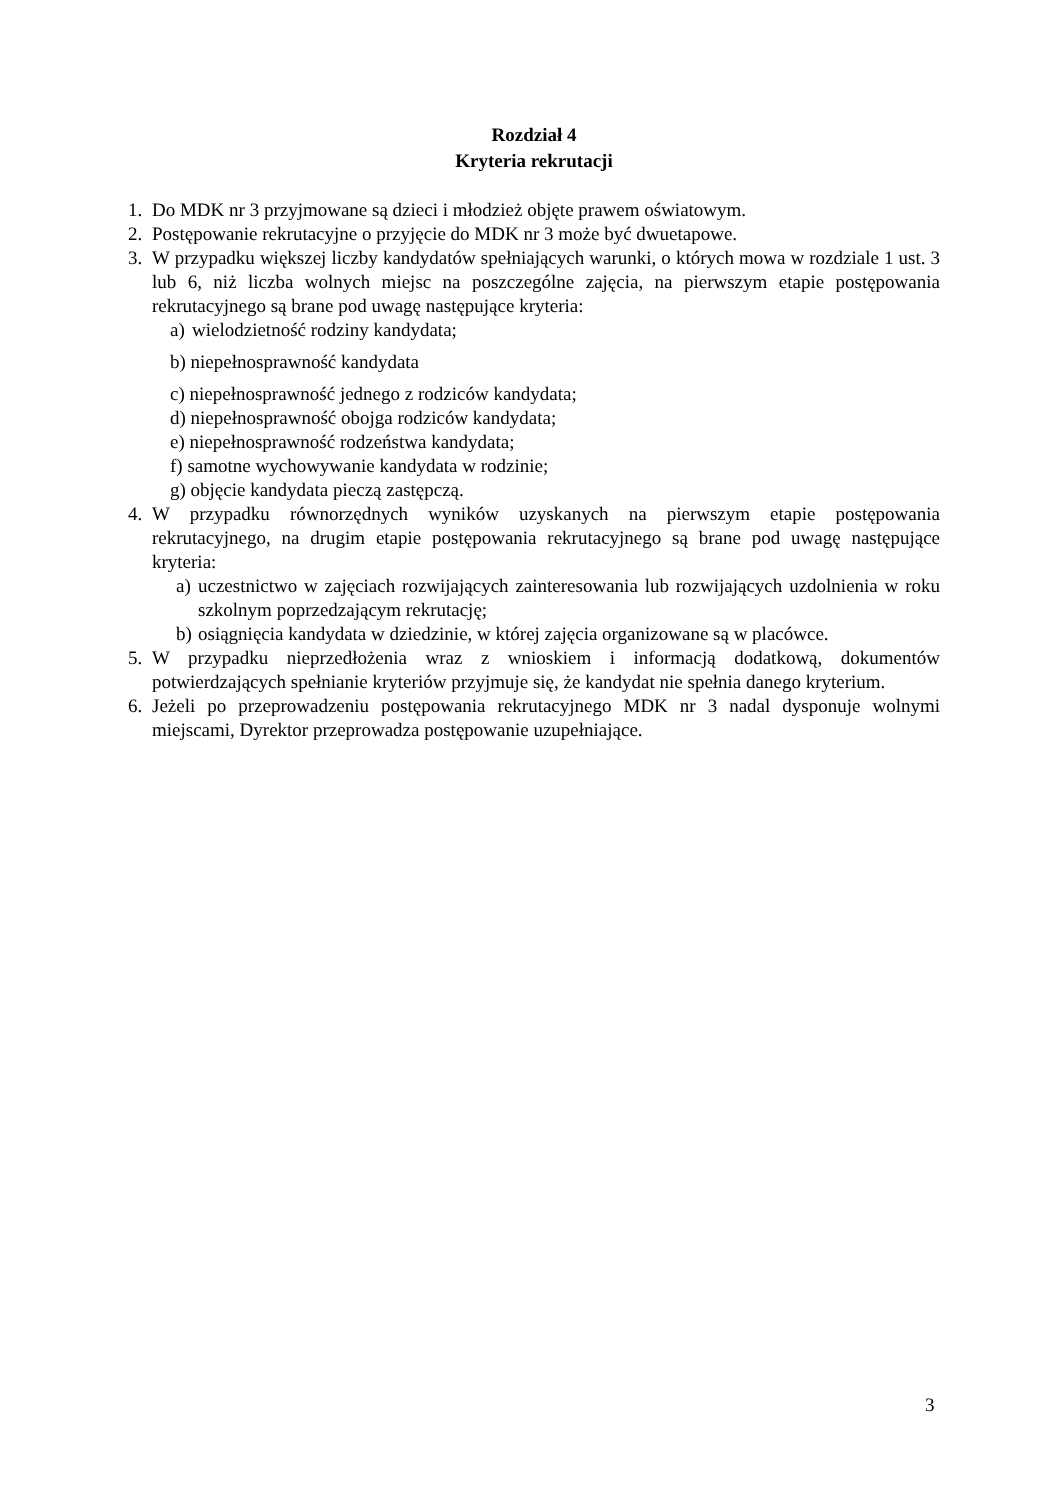Rozdział 4
Kryteria rekrutacji
1. Do MDK nr 3 przyjmowane są dzieci i młodzież objęte prawem oświatowym.
2. Postępowanie rekrutacyjne o przyjęcie do MDK nr 3 może być dwuetapowe.
3. W przypadku większej liczby kandydatów spełniających warunki, o których mowa w rozdziale 1 ust. 3 lub 6, niż liczba wolnych miejsc na poszczególne zajęcia, na pierwszym etapie postępowania rekrutacyjnego są brane pod uwagę następujące kryteria:
a) wielodzietność rodziny kandydata;
b) niepełnosprawność kandydata
c) niepełnosprawność jednego z rodziców kandydata;
d) niepełnosprawność obojga rodziców kandydata;
e) niepełnosprawność rodzeństwa kandydata;
f) samotne wychowywanie kandydata w rodzinie;
g) objęcie kandydata pieczą zastępczą.
4. W przypadku równorzędnych wyników uzyskanych na pierwszym etapie postępowania rekrutacyjnego, na drugim etapie postępowania rekrutacyjnego są brane pod uwagę następujące kryteria:
a) uczestnictwo w zajęciach rozwijających zainteresowania lub rozwijających uzdolnienia w roku szkolnym poprzedzającym rekrutację;
b) osiągnięcia kandydata w dziedzinie, w której zajęcia organizowane są w placówce.
5. W przypadku nieprzedłożenia wraz z wnioskiem i informacją dodatkową, dokumentów potwierdzających spełnianie kryteriów przyjmuje się, że kandydat nie spełnia danego kryterium.
6. Jeżeli po przeprowadzeniu postępowania rekrutacyjnego MDK nr 3 nadal dysponuje wolnymi miejscami, Dyrektor przeprowadza postępowanie uzupełniające.
3